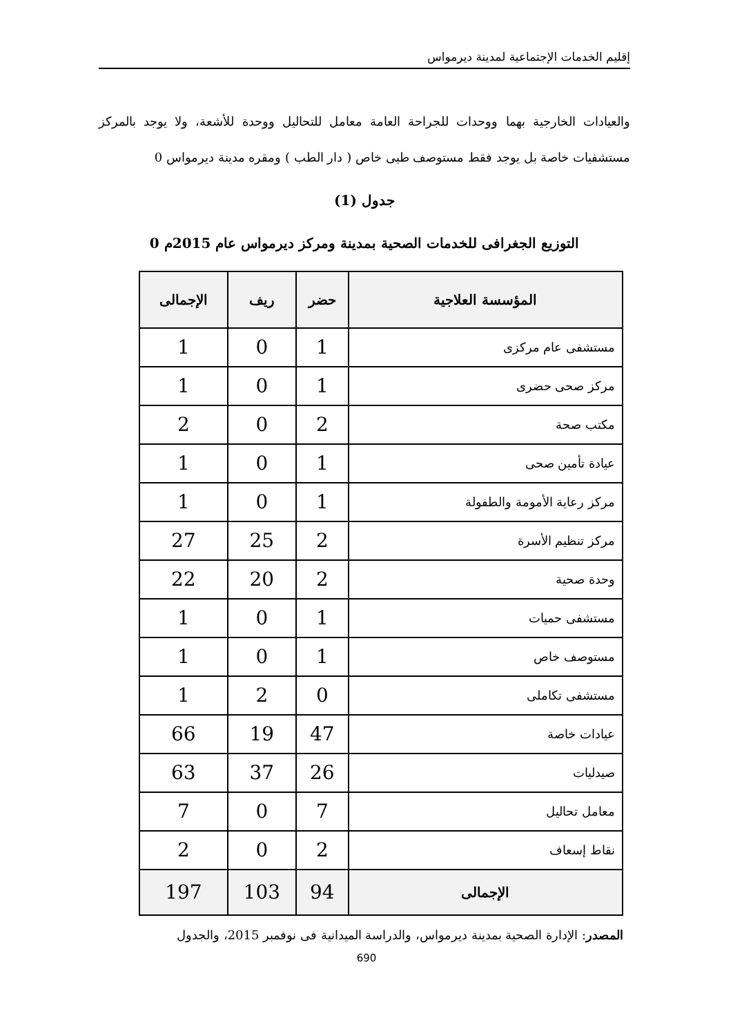إقليم الخدمات الإجتماعية لمدينة ديرمواس
والعيادات الخارجية بهما ووحدات للجراحة العامة معامل للتحاليل ووحدة للأشعة، ولا يوجد بالمركز مستشفيات خاصة بل يوجد فقط مستوصف طبى خاص ( دار الطب ) ومقره مدينة ديرمواس 0
جدول (1)
التوزيع الجغرافى للخدمات الصحية بمدينة ومركز ديرمواس عام 2015م 0
| المؤسسة العلاجية | حضر | ريف | الإجمالى |
| --- | --- | --- | --- |
| مستشفى عام مركزى | 1 | 0 | 1 |
| مركز صحى حضرى | 1 | 0 | 1 |
| مكتب صحة | 2 | 0 | 2 |
| عيادة تأمين صحى | 1 | 0 | 1 |
| مركز رعاية الأمومة والطفولة | 1 | 0 | 1 |
| مركز تنظيم الأسرة | 2 | 25 | 27 |
| وحدة صحية | 2 | 20 | 22 |
| مستشفى حميات | 1 | 0 | 1 |
| مستوصف خاص | 1 | 0 | 1 |
| مستشفى تكاملى | 0 | 2 | 1 |
| عيادات خاصة | 47 | 19 | 66 |
| صيدليات | 26 | 37 | 63 |
| معامل تحاليل | 7 | 0 | 7 |
| نقاط إسعاف | 2 | 0 | 2 |
| الإجمالى | 94 | 103 | 197 |
المصدر: الإدارة الصحية بمدينة ديرمواس، والدراسة الميدانية فى نوفمبر 2015، والجدول
690